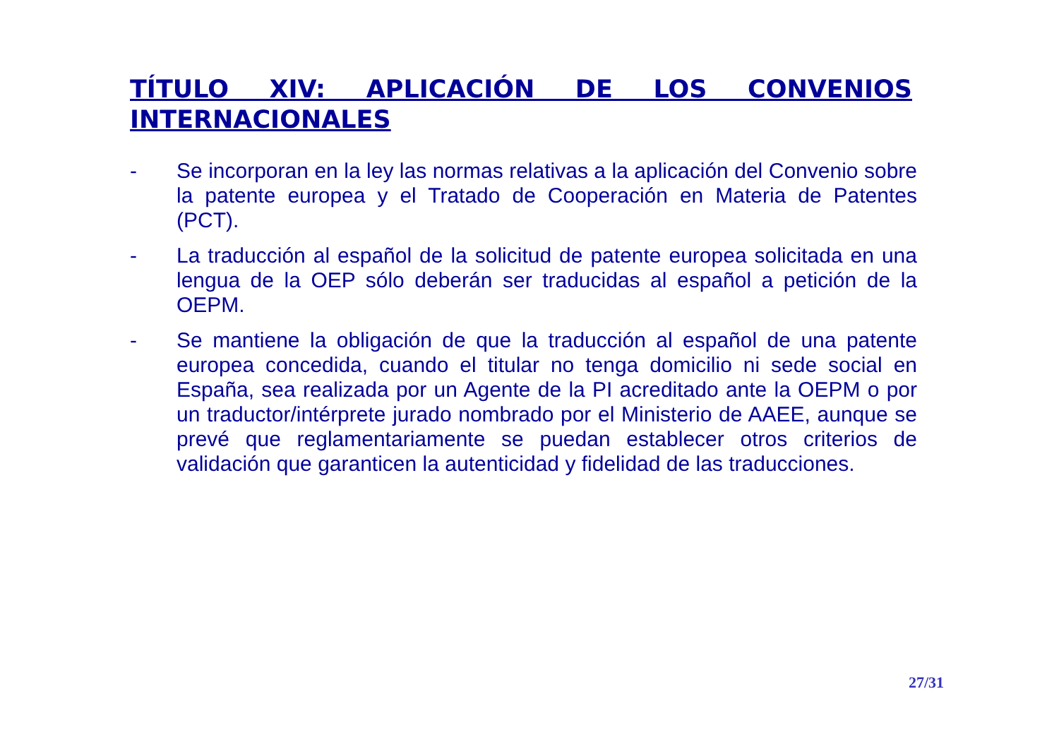TÍTULO XIV: APLICACIÓN DE LOS CONVENIOS INTERNACIONALES
- Se incorporan en la ley las normas relativas a la aplicación del Convenio sobre la patente europea y el Tratado de Cooperación en Materia de Patentes (PCT).
- La traducción al español de la solicitud de patente europea solicitada en una lengua de la OEP sólo deberán ser traducidas al español a petición de la OEPM.
- Se mantiene la obligación de que la traducción al español de una patente europea concedida, cuando el titular no tenga domicilio ni sede social en España, sea realizada por un Agente de la PI acreditado ante la OEPM o por un traductor/intérprete jurado nombrado por el Ministerio de AAEE, aunque se prevé que reglamentariamente se puedan establecer otros criterios de validación que garanticen la autenticidad y fidelidad de las traducciones.
27/31